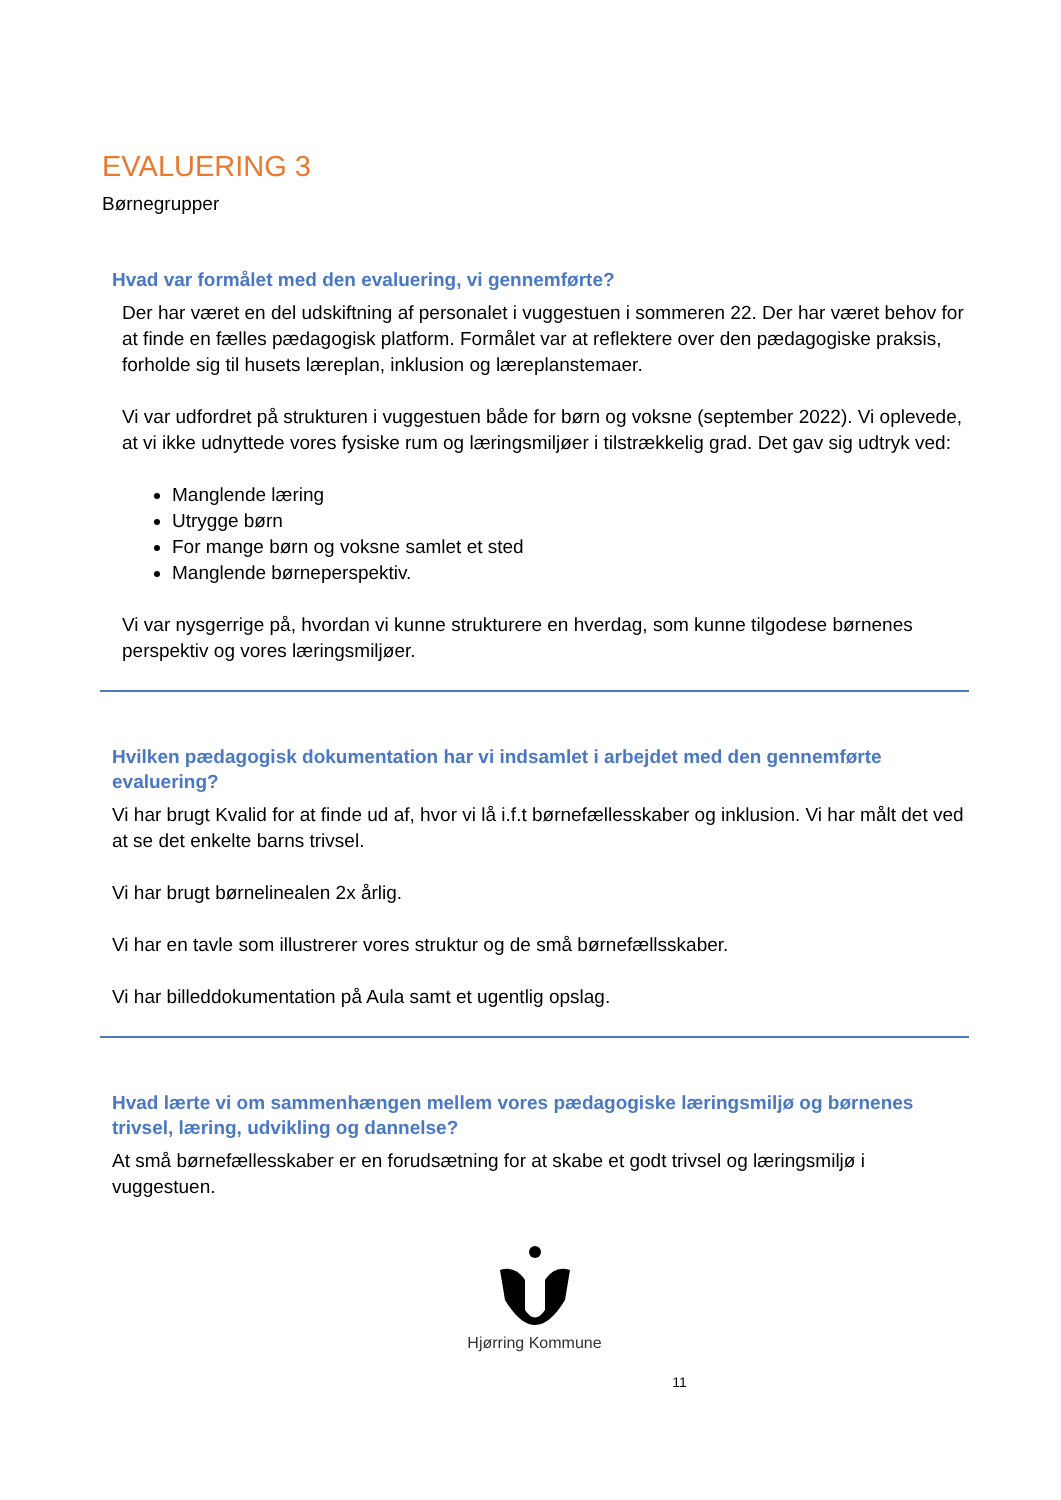EVALUERING 3
Børnegrupper
Hvad var formålet med den evaluering, vi gennemførte?
Der har været en del udskiftning af personalet i vuggestuen i sommeren 22. Der har været behov for at finde en fælles pædagogisk platform. Formålet var at reflektere over den pædagogiske praksis, forholde sig til husets læreplan, inklusion og læreplanstemaer.
Vi var udfordret på strukturen i vuggestuen både for børn og voksne (september 2022). Vi oplevede, at vi ikke udnyttede vores fysiske rum og læringsmiljøer i tilstrækkelig grad. Det gav sig udtryk ved:
Manglende læring
Utrygge børn
For mange børn og voksne samlet et sted
Manglende børneperspektiv.
Vi var nysgerrige på, hvordan vi kunne strukturere en hverdag, som kunne tilgodese børnenes perspektiv og vores læringsmiljøer.
Hvilken pædagogisk dokumentation har vi indsamlet i arbejdet med den gennemførte evaluering?
Vi har brugt Kvalid for at finde ud af, hvor vi lå i.f.t børnefællesskaber og inklusion. Vi har målt det ved at se det enkelte barns trivsel.
Vi har brugt børnelinealen 2x årlig.
Vi har en tavle som illustrerer vores struktur og de små børnefællsskaber.
Vi har billeddokumentation på Aula samt et ugentlig opslag.
Hvad lærte vi om sammenhængen mellem vores pædagogiske læringsmiljø og børnenes trivsel, læring, udvikling og dannelse?
At små børnefællesskaber er en forudsætning for at skabe et godt trivsel og læringsmiljø i vuggestuen.
Hjørring Kommune
11